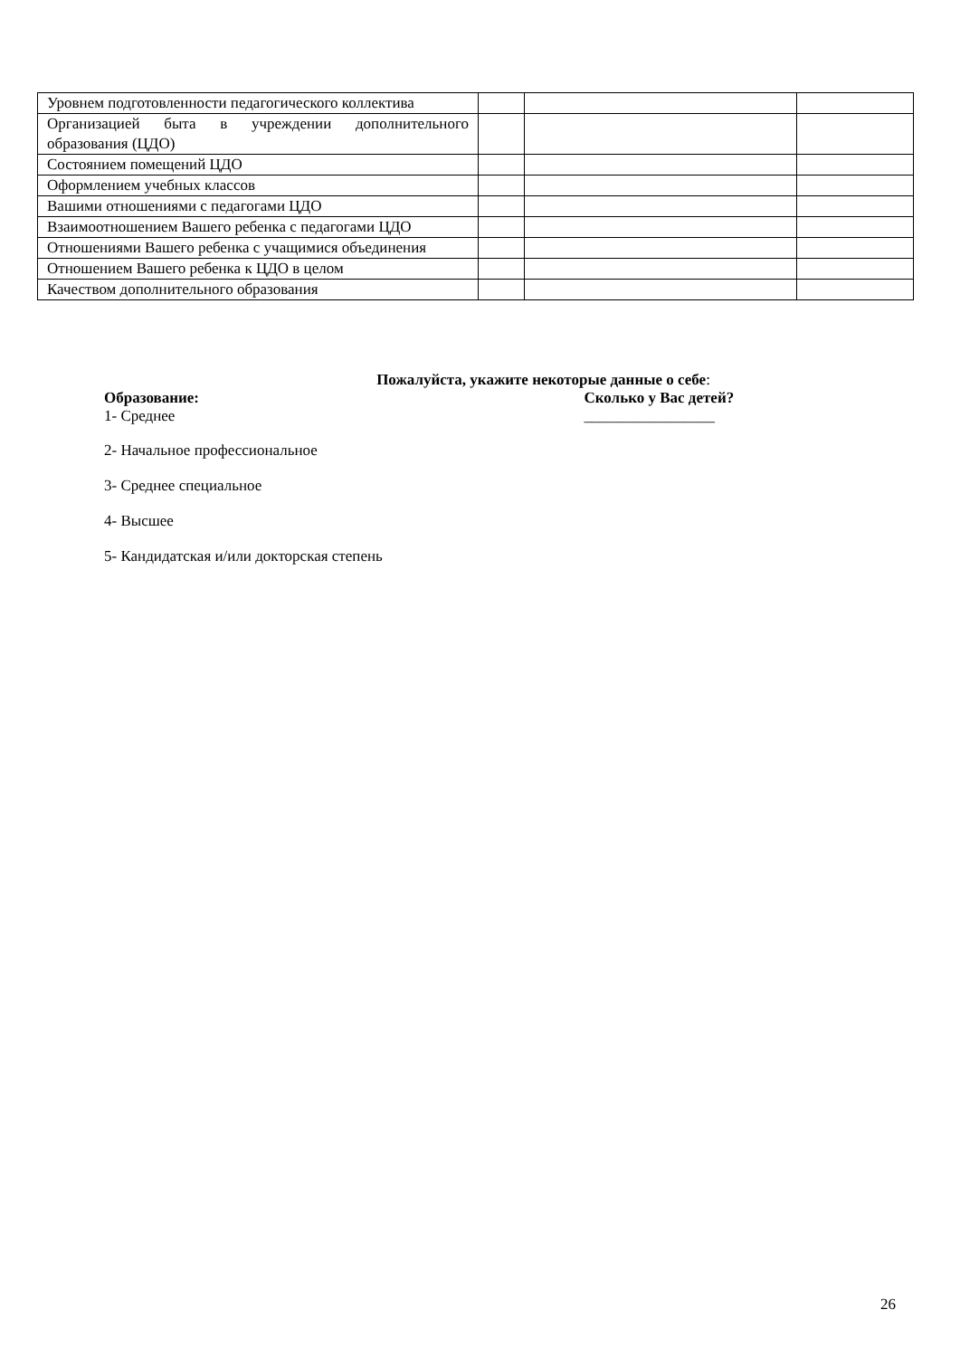| Уровнем подготовленности педагогического коллектива | | | |
| Организацией быта в учреждении дополнительного образования (ЦДО) | | | |
| Состоянием помещений ЦДО | | | |
| Оформлением учебных классов | | | |
| Вашими отношениями с педагогами ЦДО | | | |
| Взаимоотношением Вашего ребенка с педагогами ЦДО | | | |
| Отношениями Вашего ребенка с учащимися объединения | | | |
| Отношением Вашего ребенка к ЦДО в целом | | | |
| Качеством дополнительного образования | | | |
Пожалуйста, укажите некоторые данные о себе:
Образование:
1- Среднее
Сколько у Вас детей?
_________________
2- Начальное профессиональное
3- Среднее специальное
4- Высшее
5- Кандидатская и/или докторская степень
26